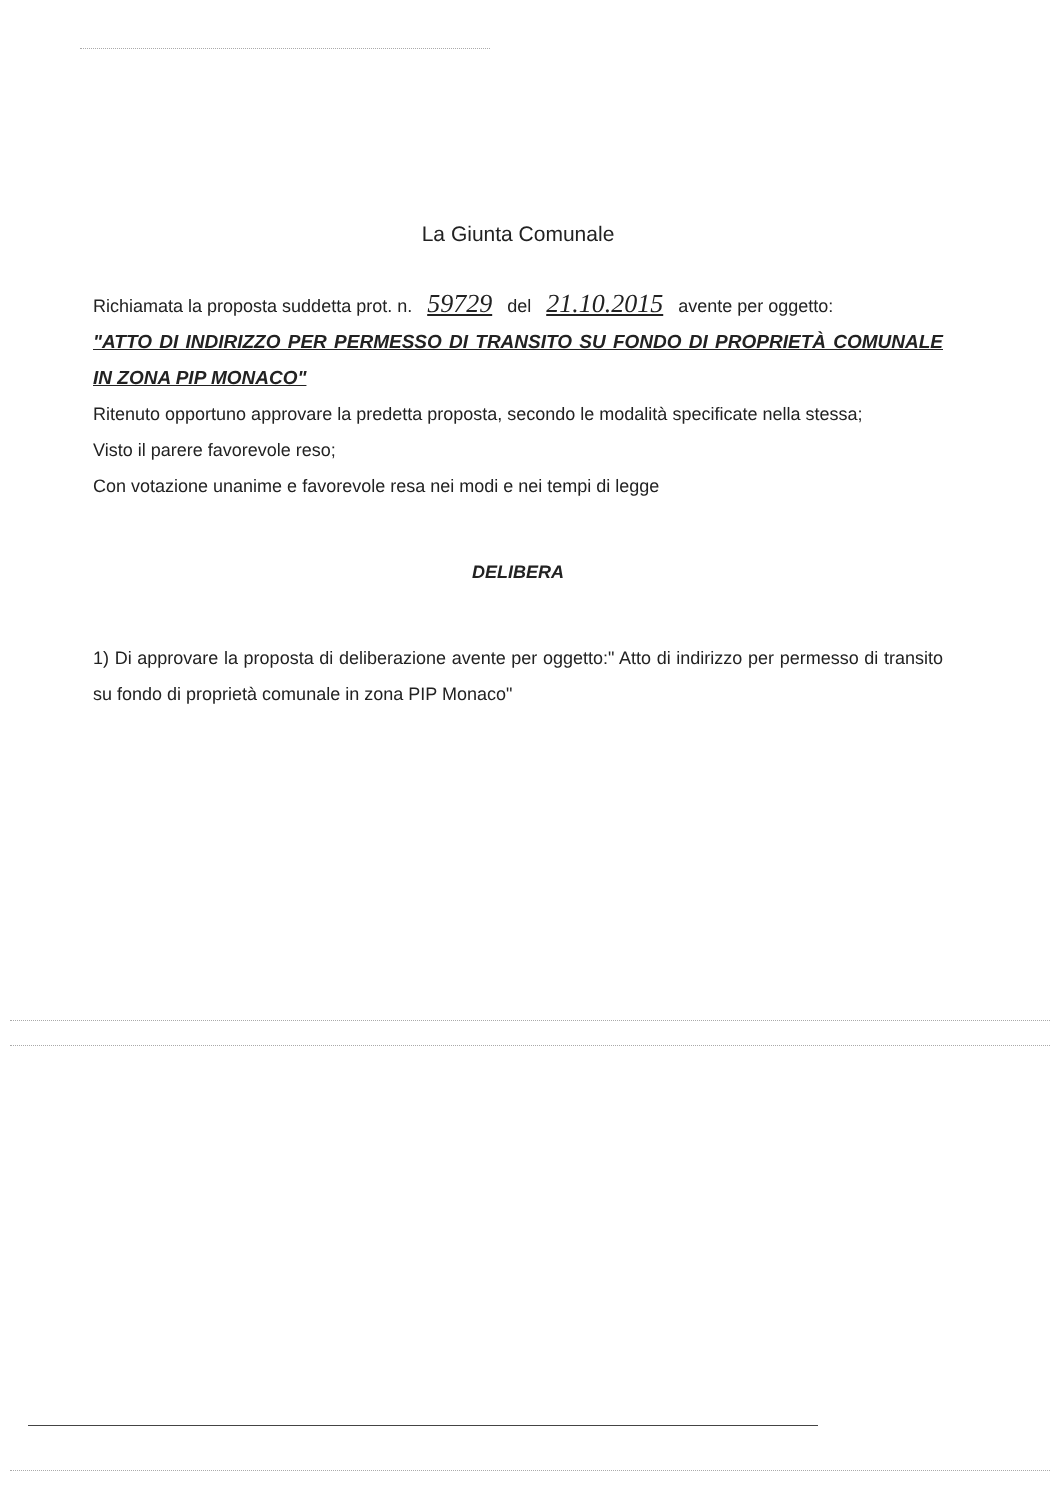La Giunta Comunale
Richiamata la proposta suddetta prot. n. 59729 del 21.10.2015 avente per oggetto:
"ATTO DI INDIRIZZO PER PERMESSO DI TRANSITO SU FONDO DI PROPRIETÀ COMUNALE IN ZONA PIP MONACO"
Ritenuto opportuno approvare la predetta proposta, secondo le modalità specificate nella stessa;
Visto il parere favorevole reso;
Con votazione unanime e favorevole resa nei modi e nei tempi di legge
DELIBERA
1) Di approvare la proposta di deliberazione avente per oggetto:" Atto di indirizzo per permesso di transito su fondo di proprietà comunale in zona PIP Monaco"